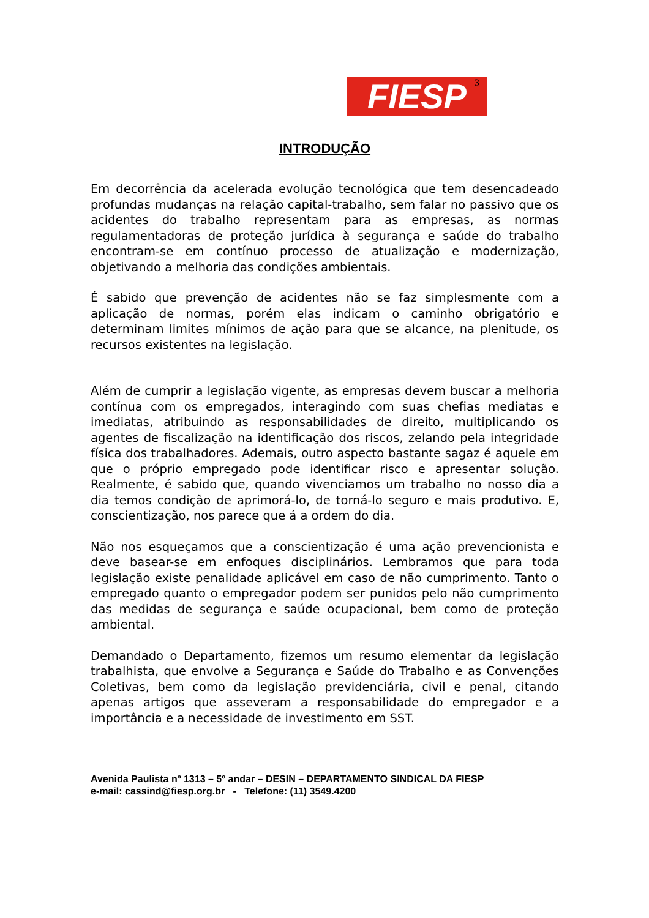FIESP 3
INTRODUÇÃO
Em decorrência da acelerada evolução tecnológica que tem desencadeado profundas mudanças na relação capital-trabalho, sem falar no passivo que os acidentes do trabalho representam para as empresas, as normas regulamentadoras de proteção jurídica à segurança e saúde do trabalho encontram-se em contínuo processo de atualização e modernização, objetivando a melhoria das condições ambientais.
É sabido que prevenção de acidentes não se faz simplesmente com a aplicação de normas, porém elas indicam o caminho obrigatório e determinam limites mínimos de ação para que se alcance, na plenitude, os recursos existentes na legislação.
Além de cumprir a legislação vigente, as empresas devem buscar a melhoria contínua com os empregados, interagindo com suas chefias mediatas e imediatas, atribuindo as responsabilidades de direito, multiplicando os agentes de fiscalização na identificação dos riscos, zelando pela integridade física dos trabalhadores. Ademais, outro aspecto bastante sagaz é aquele em que o próprio empregado pode identificar risco e apresentar solução. Realmente, é sabido que, quando vivenciamos um trabalho no nosso dia a dia temos condição de aprimorá-lo, de torná-lo seguro e mais produtivo. E, conscientização, nos parece que á a ordem do dia.
Não nos esqueçamos que a conscientização é uma ação prevencionista e deve basear-se em enfoques disciplinários. Lembramos que para toda legislação existe penalidade aplicável em caso de não cumprimento. Tanto o empregado quanto o empregador podem ser punidos pelo não cumprimento das medidas de segurança e saúde ocupacional, bem como de proteção ambiental.
Demandado o Departamento, fizemos um resumo elementar da legislação trabalhista, que envolve a Segurança e Saúde do Trabalho e as Convenções Coletivas, bem como da legislação previdenciária, civil e penal, citando apenas artigos que asseveram a responsabilidade do empregador e a importância e a necessidade de investimento em SST.
Avenida Paulista nº 1313 – 5º andar – DESIN – DEPARTAMENTO SINDICAL DA FIESP
e-mail: cassind@fiesp.org.br - Telefone: (11) 3549.4200